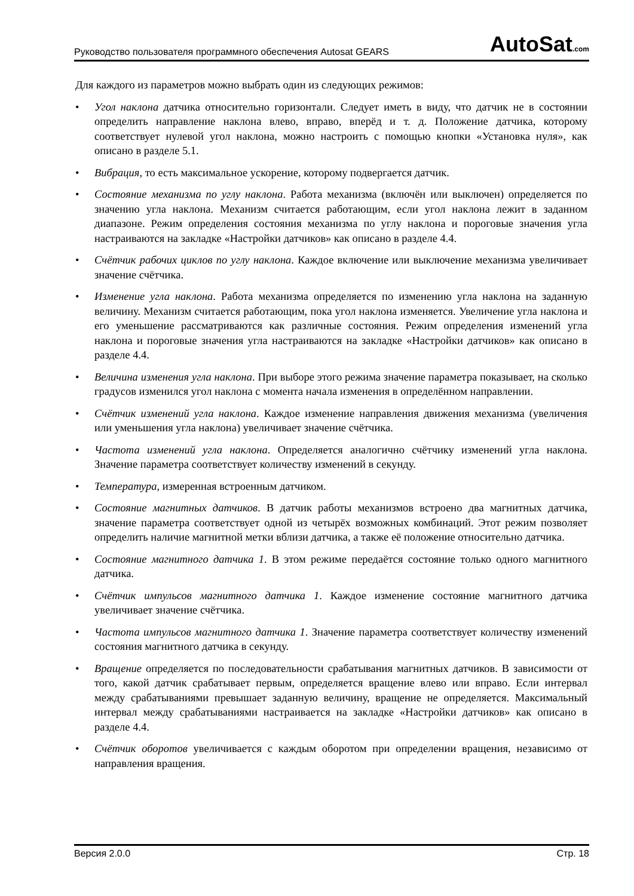Руководство пользователя программного обеспечения Autosat GEARS AutoSat.com
Для каждого из параметров можно выбрать один из следующих режимов:
• Угол наклона датчика относительно горизонтали. Следует иметь в виду, что датчик не в состоянии определить направление наклона влево, вправо, вперёд и т. д. Положение датчика, которому соответствует нулевой угол наклона, можно настроить с помощью кнопки «Установка нуля», как описано в разделе 5.1.
• Вибрация, то есть максимальное ускорение, которому подвергается датчик.
• Состояние механизма по углу наклона. Работа механизма (включён или выключен) определяется по значению угла наклона. Механизм считается работающим, если угол наклона лежит в заданном диапазоне. Режим определения состояния механизма по углу наклона и пороговые значения угла настраиваются на закладке «Настройки датчиков» как описано в разделе 4.4.
• Счётчик рабочих циклов по углу наклона. Каждое включение или выключение механизма увеличивает значение счётчика.
• Изменение угла наклона. Работа механизма определяется по изменению угла наклона на заданную величину. Механизм считается работающим, пока угол наклона изменяется. Увеличение угла наклона и его уменьшение рассматриваются как различные состояния. Режим определения изменений угла наклона и пороговые значения угла настраиваются на закладке «Настройки датчиков» как описано в разделе 4.4.
• Величина изменения угла наклона. При выборе этого режима значение параметра показывает, на сколько градусов изменился угол наклона с момента начала изменения в определённом направлении.
• Счётчик изменений угла наклона. Каждое изменение направления движения механизма (увеличения или уменьшения угла наклона) увеличивает значение счётчика.
• Частота изменений угла наклона. Определяется аналогично счётчику изменений угла наклона. Значение параметра соответствует количеству изменений в секунду.
• Температура, измеренная встроенным датчиком.
• Состояние магнитных датчиков. В датчик работы механизмов встроено два магнитных датчика, значение параметра соответствует одной из четырёх возможных комбинаций. Этот режим позволяет определить наличие магнитной метки вблизи датчика, а также её положение относительно датчика.
• Состояние магнитного датчика 1. В этом режиме передаётся состояние только одного магнитного датчика.
• Счётчик импульсов магнитного датчика 1. Каждое изменение состояние магнитного датчика увеличивает значение счётчика.
• Частота импульсов магнитного датчика 1. Значение параметра соответствует количеству изменений состояния магнитного датчика в секунду.
• Вращение определяется по последовательности срабатывания магнитных датчиков. В зависимости от того, какой датчик срабатывает первым, определяется вращение влево или вправо. Если интервал между срабатываниями превышает заданную величину, вращение не определяется. Максимальный интервал между срабатываниями настраивается на закладке «Настройки датчиков» как описано в разделе 4.4.
• Счётчик оборотов увеличивается с каждым оборотом при определении вращения, независимо от направления вращения.
Версия 2.0.0 Стр. 18